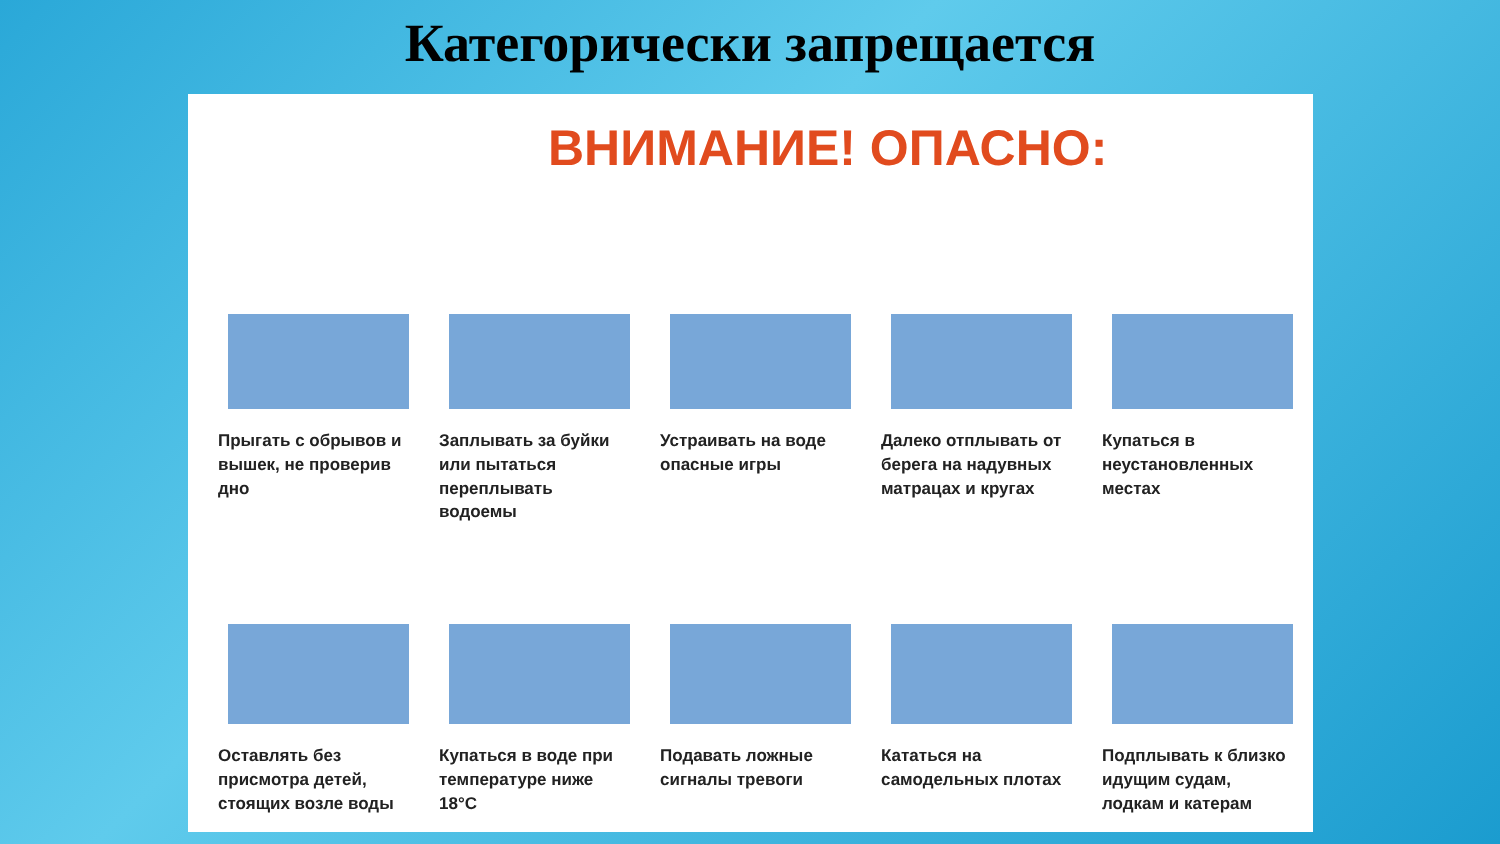Категорически запрещается
ВНИМАНИЕ! ОПАСНО:
Прыгать с обрывов и вышек, не проверив дно
Заплывать за буйки или пытаться переплывать водоемы
Устраивать на воде опасные игры
Далеко отплывать от берега на надувных матрацах и кругах
Купаться в неустановленных местах
Оставлять без присмотра детей, стоящих возле воды
Купаться в воде при температуре ниже 18°С
Подавать ложные сигналы тревоги
Кататься на самодельных плотах Подплывать к близко идущим судам, лодкам и катерам